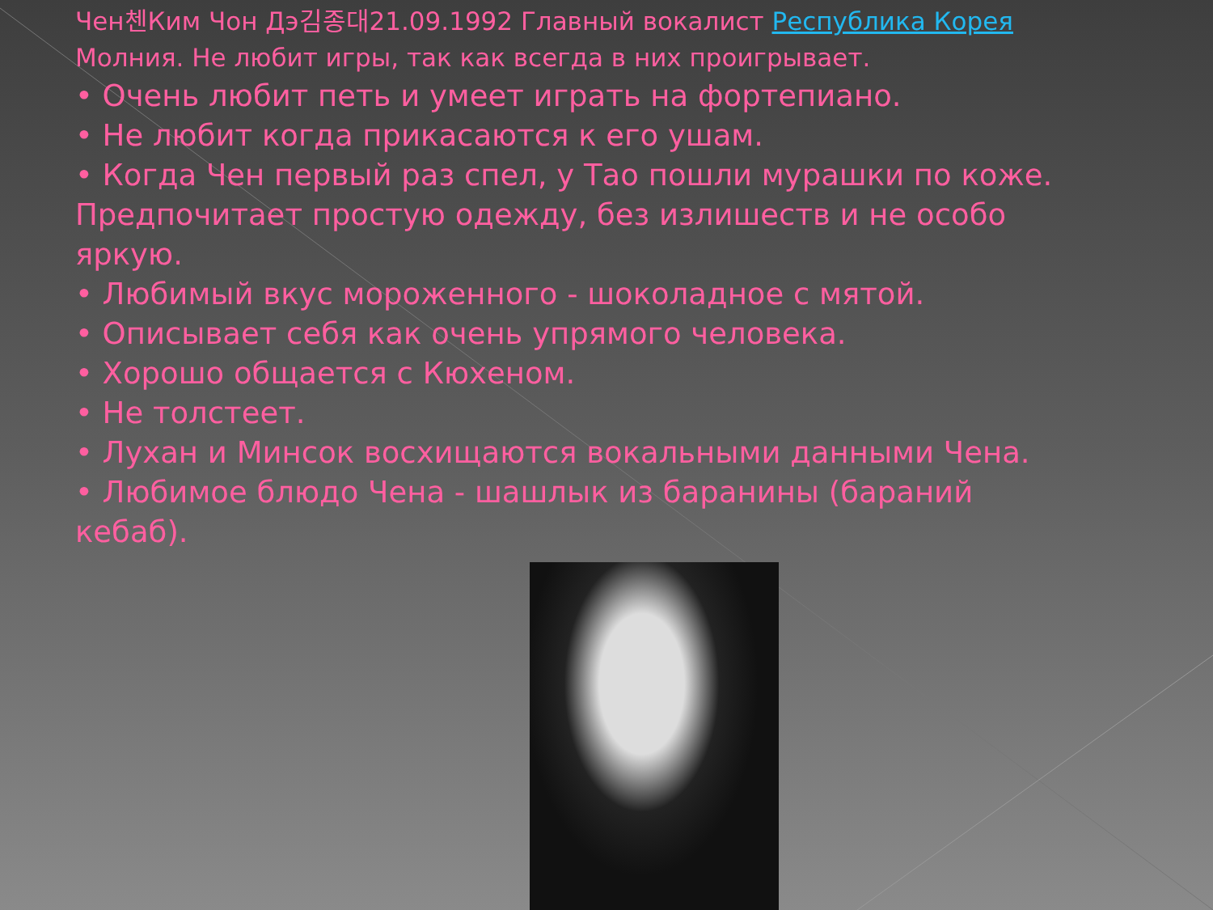Чен첸Ким Чон Дэ김종대21.09.1992 Главный вокалист Республика Корея Молния. Не любит игры, так как всегда в них проигрывает.
• Очень любит петь и умеет играть на фортепиано.
• Не любит когда прикасаются к его ушам.
• Когда Чен первый раз спел, у Тао пошли мурашки по коже. Предпочитает простую одежду, без излишеств и не особо яркую.
• Любимый вкус мороженного - шоколадное с мятой.
• Описывает себя как очень упрямого человека.
• Хорошо общается с Кюхеном.
• Не толстеет.
• Лухан и Минсок восхищаются вокальными данными Чена.
• Любимое блюдо Чена - шашлык из баранины (бараний кебаб).